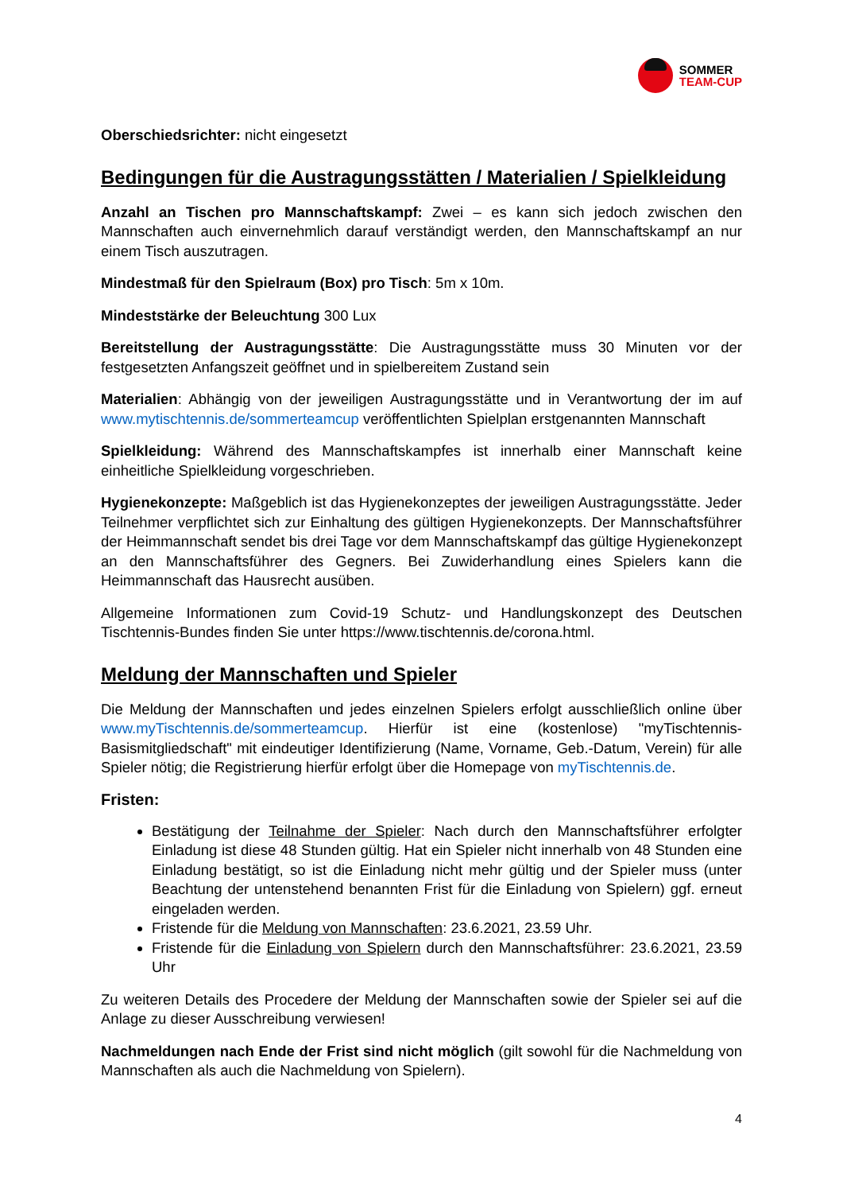SOMMER
TEAM-CUP
Oberschiedsrichter: nicht eingesetzt
Bedingungen für die Austragungsstätten / Materialien / Spielkleidung
Anzahl an Tischen pro Mannschaftskampf: Zwei – es kann sich jedoch zwischen den Mannschaften auch einvernehmlich darauf verständigt werden, den Mannschaftskampf an nur einem Tisch auszutragen.
Mindestmaß für den Spielraum (Box) pro Tisch: 5m x 10m.
Mindeststärke der Beleuchtung 300 Lux
Bereitstellung der Austragungsstätte: Die Austragungsstätte muss 30 Minuten vor der festgesetzten Anfangszeit geöffnet und in spielbereitem Zustand sein
Materialien: Abhängig von der jeweiligen Austragungsstätte und in Verantwortung der im auf www.mytischtennis.de/sommerteamcup veröffentlichten Spielplan erstgenannten Mannschaft
Spielkleidung: Während des Mannschaftskampfes ist innerhalb einer Mannschaft keine einheitliche Spielkleidung vorgeschrieben.
Hygienekonzepte: Maßgeblich ist das Hygienekonzeptes der jeweiligen Austragungsstätte. Jeder Teilnehmer verpflichtet sich zur Einhaltung des gültigen Hygienekonzepts. Der Mannschaftsführer der Heimmannschaft sendet bis drei Tage vor dem Mannschaftskampf das gültige Hygienekonzept an den Mannschaftsführer des Gegners. Bei Zuwiderhandlung eines Spielers kann die Heimmannschaft das Hausrecht ausüben.
Allgemeine Informationen zum Covid-19 Schutz- und Handlungskonzept des Deutschen Tischtennis-Bundes finden Sie unter https://www.tischtennis.de/corona.html.
Meldung der Mannschaften und Spieler
Die Meldung der Mannschaften und jedes einzelnen Spielers erfolgt ausschließlich online über www.myTischtennis.de/sommerteamcup. Hierfür ist eine (kostenlose) "myTischtennis-Basismitgliedschaft" mit eindeutiger Identifizierung (Name, Vorname, Geb.-Datum, Verein) für alle Spieler nötig; die Registrierung hierfür erfolgt über die Homepage von myTischtennis.de.
Fristen:
Bestätigung der Teilnahme der Spieler: Nach durch den Mannschaftsführer erfolgter Einladung ist diese 48 Stunden gültig. Hat ein Spieler nicht innerhalb von 48 Stunden eine Einladung bestätigt, so ist die Einladung nicht mehr gültig und der Spieler muss (unter Beachtung der untenstehend benannten Frist für die Einladung von Spielern) ggf. erneut eingeladen werden.
Fristende für die Meldung von Mannschaften: 23.6.2021, 23.59 Uhr.
Fristende für die Einladung von Spielern durch den Mannschaftsführer: 23.6.2021, 23.59 Uhr
Zu weiteren Details des Procedere der Meldung der Mannschaften sowie der Spieler sei auf die Anlage zu dieser Ausschreibung verwiesen!
Nachmeldungen nach Ende der Frist sind nicht möglich (gilt sowohl für die Nachmeldung von Mannschaften als auch die Nachmeldung von Spielern).
4